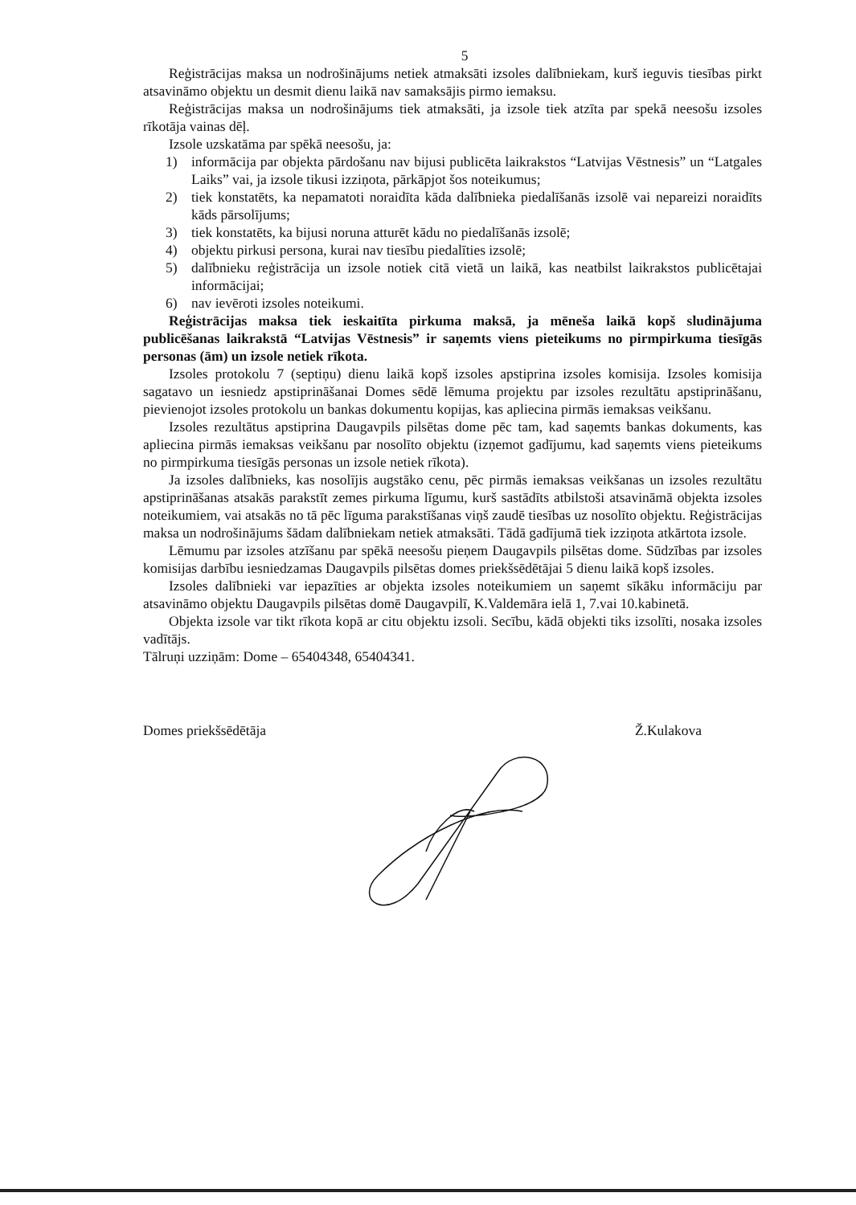5
Reģistrācijas maksa un nodrošinājums netiek atmaksāti izsoles dalībniekam, kurš ieguvis tiesības pirkt atsavināmo objektu un desmit dienu laikā nav samaksājis pirmo iemaksu.
Reģistrācijas maksa un nodrošinājums tiek atmaksāti, ja izsole tiek atzīta par spekā neesošu izsoles rīkotāja vainas dēļ.
Izsole uzskatāma par spēkā neesošu, ja:
1) informācija par objekta pārdošanu nav bijusi publicēta laikrakstos “Latvijas Vēstnesis” un “Latgales Laiks” vai, ja izsole tikusi izziņota, pārkāpjot šos noteikumus;
2) tiek konstatēts, ka nepamatoti noraidīta kāda dalībnieka piedalīšanās izsolē vai nepareizi noraidīts kāds pārsolījums;
3) tiek konstatēts, ka bijusi noruna atturēt kādu no piedalīšanās izsolē;
4) objektu pirkusi persona, kurai nav tiesību piedalīties izsolē;
5) dalībnieku reģistrācija un izsole notiek citā vietā un laikā, kas neatbilst laikrakstos publicētajai informācijai;
6) nav ievēroti izsoles noteikumi.
Reģistrācijas maksa tiek ieskaitīta pirkuma maksā, ja mēneša laikā kopš sludinājuma publicēšanas laikrakstā “Latvijas Vēstnesis” ir saņemts viens pieteikums no pirmpirkuma tiesīgās personas (ām) un izsole netiek rīkota.
Izsoles protokolu 7 (septiņu) dienu laikā kopš izsoles apstiprina izsoles komisija. Izsoles komisija sagatavo un iesniedz apstiprināšanai Domes sēdē lēmuma projektu par izsoles rezultātu apstiprināšanu, pievienojot izsoles protokolu un bankas dokumentu kopijas, kas apliecina pirmās iemaksas veikšanu.
Izsoles rezultātus apstiprina Daugavpils pilsētas dome pēc tam, kad saņemts bankas dokuments, kas apliecina pirmās iemaksas veikšanu par nosolīto objektu (izņemot gadījumu, kad saņemts viens pieteikums no pirmpirkuma tiesīgās personas un izsole netiek rīkota).
Ja izsoles dalībnieks, kas nosolījis augstāko cenu, pēc pirmās iemaksas veikšanas un izsoles rezultātu apstiprināšanas atsakās parakstīt zemes pirkuma līgumu, kurš sastādīts atbilstoši atsavināmā objekta izsoles noteikumiem, vai atsakās no tā pēc līguma parakstīšanas viņš zaudē tiesības uz nosolīto objektu. Reģistrācijas maksa un nodrošinājums šādam dalībniekam netiek atmaksāti. Tādā gadījumā tiek izziņota atkārtota izsole.
Lēmumu par izsoles atzīšanu par spēkā neesošu pieņem Daugavpils pilsētas dome. Sūdzības par izsoles komisijas darbību iesniedzamas Daugavpils pilsētas domes priekšsēdētājai 5 dienu laikā kopš izsoles.
Izsoles dalībnieki var iepazīties ar objekta izsoles noteikumiem un saņemt sīkāku informāciju par atsavināmo objektu Daugavpils pilsētas domē Daugavpilī, K.Valdemāra ielā 1, 7.vai 10.kabinetā.
Objekta izsole var tikt rīkota kopā ar citu objektu izsoli. Secību, kādā objekti tiks izsolīti, nosaka izsoles vadītājs.
Tālruņi uzziņām: Dome – 65404348, 65404341.
Domes priekšsēdētāja Ž.Kulakova